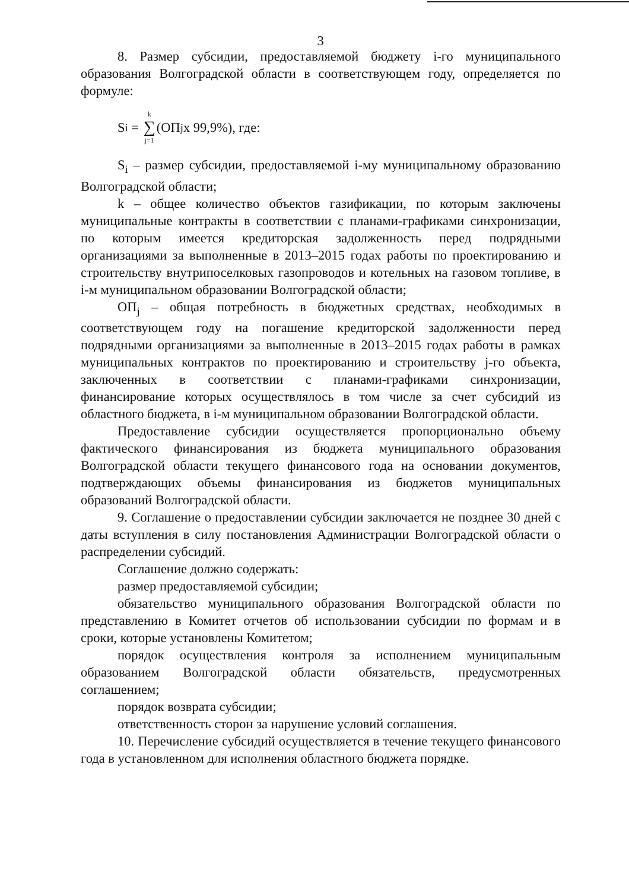3
8. Размер субсидии, предоставляемой бюджету i-го муниципального образования Волгоградской области в соответствующем году, определяется по формуле:
S<sub>i</sub> = k ∑ j=1 (ОП<sub>j</sub> х 99,9%), где:
S<sub>i</sub> – размер субсидии, предоставляемой i-му муниципальному образованию Волгоградской области;
k – общее количество объектов газификации, по которым заключены муниципальные контракты в соответствии с планами-графиками синхронизации, по которым имеется кредиторская задолженность перед подрядными организациями за выполненные в 2013–2015 годах работы по проектированию и строительству внутрипоселковых газопроводов и котельных на газовом топливе, в i-м муниципальном образовании Волгоградской области;
ОП<sub>j</sub> – общая потребность в бюджетных средствах, необходимых в соответствующем году на погашение кредиторской задолженности перед подрядными организациями за выполненные в 2013–2015 годах работы в рамках муниципальных контрактов по проектированию и строительству j-го объекта, заключенных в соответствии с планами-графиками синхронизации, финансирование которых осуществлялось в том числе за счет субсидий из областного бюджета, в i-м муниципальном образовании Волгоградской области.
Предоставление субсидии осуществляется пропорционально объему фактического финансирования из бюджета муниципального образования Волгоградской области текущего финансового года на основании документов, подтверждающих объемы финансирования из бюджетов муниципальных образований Волгоградской области.
9. Соглашение о предоставлении субсидии заключается не позднее 30 дней с даты вступления в силу постановления Администрации Волгоградской области о распределении субсидий.
Соглашение должно содержать:
размер предоставляемой субсидии;
обязательство муниципального образования Волгоградской области по представлению в Комитет отчетов об использовании субсидии по формам и в сроки, которые установлены Комитетом;
порядок осуществления контроля за исполнением муниципальным образованием Волгоградской области обязательств, предусмотренных соглашением;
порядок возврата субсидии;
ответственность сторон за нарушение условий соглашения.
10. Перечисление субсидий осуществляется в течение текущего финансового года в установленном для исполнения областного бюджета порядке.